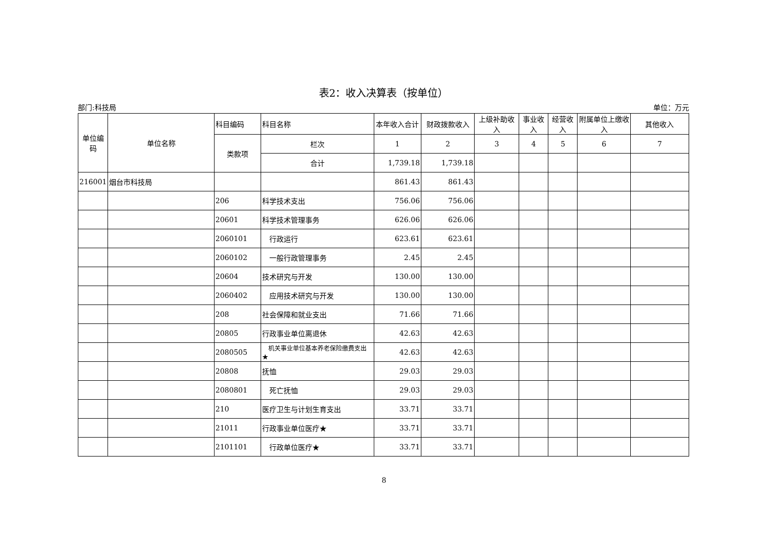表2：收入决算表（按单位）
部门:科技局 单位：万元
| 单位编码 | 单位名称 | 科目编码 | 科目名称 | 本年收入合计 | 财政拨款收入 | 上级补助收入 | 事业收入 | 经营收入 | 附属单位上缴收入 | 其他收入 |
| --- | --- | --- | --- | --- | --- | --- | --- | --- | --- | --- |
| | | 类款项 | 栏次 | 1 | 2 | 3 | 4 | 5 | 6 | 7 |
| | | | 合计 | 1,739.18 | 1,739.18 | | | | | |
| 216001 | 烟台市科技局 | | | 861.43 | 861.43 | | | | | |
| | | 206 | 科学技术支出 | 756.06 | 756.06 | | | | | |
| | | 20601 | 科学技术管理事务 | 626.06 | 626.06 | | | | | |
| | | 2060101 | 行政运行 | 623.61 | 623.61 | | | | | |
| | | 2060102 | 一般行政管理事务 | 2.45 | 2.45 | | | | | |
| | | 20604 | 技术研究与开发 | 130.00 | 130.00 | | | | | |
| | | 2060402 | 应用技术研究与开发 | 130.00 | 130.00 | | | | | |
| | | 208 | 社会保障和就业支出 | 71.66 | 71.66 | | | | | |
| | | 20805 | 行政事业单位离退休 | 42.63 | 42.63 | | | | | |
| | | 2080505 | 机关事业单位基本养老保险缴费支出★ | 42.63 | 42.63 | | | | | |
| | | 20808 | 抚恤 | 29.03 | 29.03 | | | | | |
| | | 2080801 | 死亡抚恤 | 29.03 | 29.03 | | | | | |
| | | 210 | 医疗卫生与计划生育支出 | 33.71 | 33.71 | | | | | |
| | | 21011 | 行政事业单位医疗★ | 33.71 | 33.71 | | | | | |
| | | 2101101 | 行政单位医疗★ | 33.71 | 33.71 | | | | | |
8